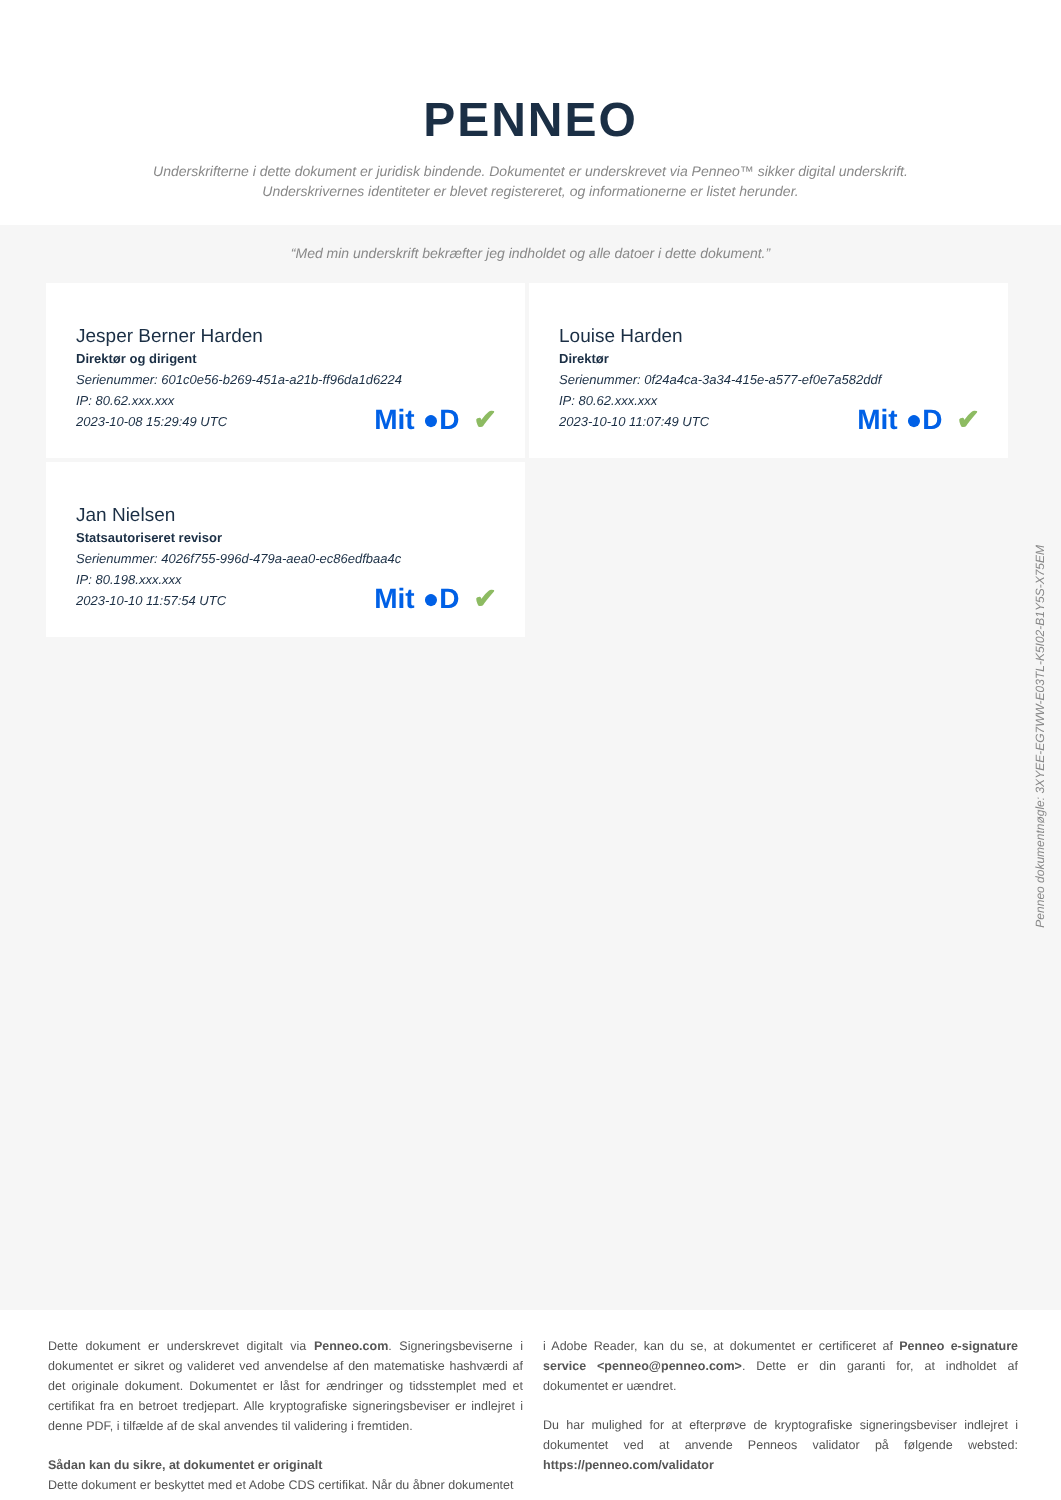PENNEO
Underskrifterne i dette dokument er juridisk bindende. Dokumentet er underskrevet via Penneo™ sikker digital underskrift.
Underskrivernes identiteter er blevet registereret, og informationerne er listet herunder.
“Med min underskrift bekræfter jeg indholdet og alle datoer i dette dokument.”
Jesper Berner Harden
Direktør og dirigent
Serienummer: 601c0e56-b269-451a-a21b-ff96da1d6224
IP: 80.62.xxx.xxx
2023-10-08 15:29:49 UTC
Mit ●D ✔
Louise Harden
Direktør
Serienummer: 0f24a4ca-3a34-415e-a577-ef0e7a582ddf
IP: 80.62.xxx.xxx
2023-10-10 11:07:49 UTC
Mit ●D ✔
Jan Nielsen
Statsautoriseret revisor
Serienummer: 4026f755-996d-479a-aea0-ec86edfbaa4c
IP: 80.198.xxx.xxx
2023-10-10 11:57:54 UTC
Mit ●D ✔
Penneo dokumentnøgle: 3XYEE-EG7WW-E03TL-K5I02-B1Y5S-X75EM
Dette dokument er underskrevet digitalt via Penneo.com. Signeringsbeviserne i dokumentet er sikret og valideret ved anvendelse af den matematiske hashværdi af det originale dokument. Dokumentet er låst for ændringer og tidsstemplet med et certifikat fra en betroet tredjepart. Alle kryptografiske signeringsbeviser er indlejret i denne PDF, i tilfælde af de skal anvendes til validering i fremtiden.
Sådan kan du sikre, at dokumentet er originalt
Dette dokument er beskyttet med et Adobe CDS certifikat. Når du åbner dokumentet
i Adobe Reader, kan du se, at dokumentet er certificeret af Penneo e-signature service <penneo@penneo.com>. Dette er din garanti for, at indholdet af dokumentet er uændret.
Du har mulighed for at efterprøve de kryptografiske signeringsbeviser indlejret i dokumentet ved at anvende Penneos validator på følgende websted: https://penneo.com/validator